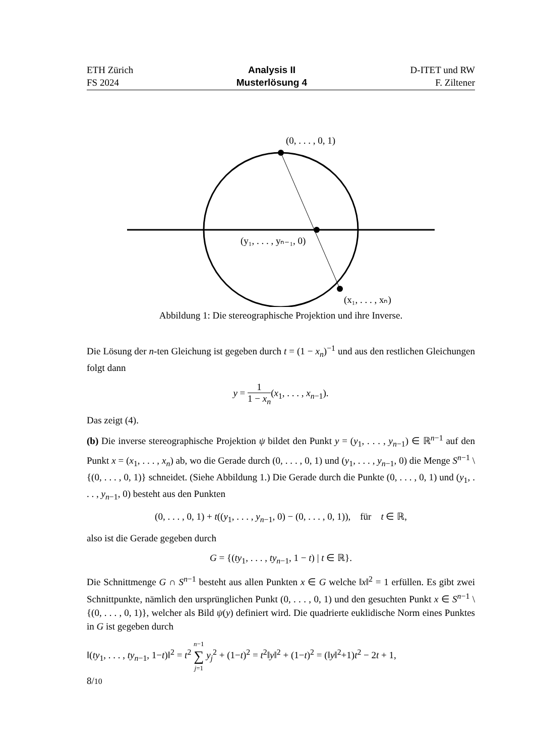ETH Zürich
FS 2024
Analysis II
Musterlösung 4
D-ITET und RW
F. Ziltener
(0, . . . , 0, 1)
(y₁, . . . , yₙ₋₁, 0)
(x₁, . . . , xₙ)
Abbildung 1: Die stereographische Projektion und ihre Inverse.
Die Lösung der n-ten Gleichung ist gegeben durch t = (1 − x<sub>n</sub>)<sup>−1</sup> und aus den restlichen Gleichungen folgt dann
y = 1 1 − x<sub>n</sub>(x<sub>1</sub>, . . . , x<sub>n−1</sub>).
Das zeigt (4).
(b) Die inverse stereographische Projektion ψ bildet den Punkt y = (y<sub>1</sub>, . . . , y<sub>n−1</sub>) ∈ ℝ<sup>n−1</sup> auf den Punkt x = (x<sub>1</sub>, . . . , x<sub>n</sub>) ab, wo die Gerade durch (0, . . . , 0, 1) und (y<sub>1</sub>, . . . , y<sub>n−1</sub>, 0) die Menge S<sup>n−1</sup> \ {(0, . . . , 0, 1)} schneidet. (Siehe Abbildung 1.) Die Gerade durch die Punkte (0, . . . , 0, 1) und (y<sub>1</sub>, . . . , y<sub>n−1</sub>, 0) besteht aus den Punkten
(0, . . . , 0, 1) + t((y<sub>1</sub>, . . . , y<sub>n−1</sub>, 0) − (0, . . . , 0, 1)), für t ∈ ℝ,
also ist die Gerade gegeben durch
G = {(ty<sub>1</sub>, . . . , ty<sub>n−1</sub>, 1 − t) | t ∈ ℝ}.
Die Schnittmenge G ∩ S<sup>n−1</sup> besteht aus allen Punkten x ∈ G welche ‖x‖<sup>2</sup> = 1 erfüllen. Es gibt zwei Schnittpunkte, nämlich den ursprünglichen Punkt (0, . . . , 0, 1) und den gesuchten Punkt x ∈ S<sup>n−1</sup> \ {(0, . . . , 0, 1)}, welcher als Bild ψ(y) definiert wird. Die quadrierte euklidische Norm eines Punktes in G ist gegeben durch
‖(ty<sub>1</sub>, . . . , ty<sub>n−1</sub>, 1−t)‖<sup>2</sup> = t<sup>2</sup> n−1 ∑ j=1 y<sub>j</sub><sup>2</sup> + (1−t)<sup>2</sup> = t<sup>2</sup>‖y‖<sup>2</sup> + (1−t)<sup>2</sup> = (‖y‖<sup>2</sup>+1)t<sup>2</sup> − 2t + 1,
8/10